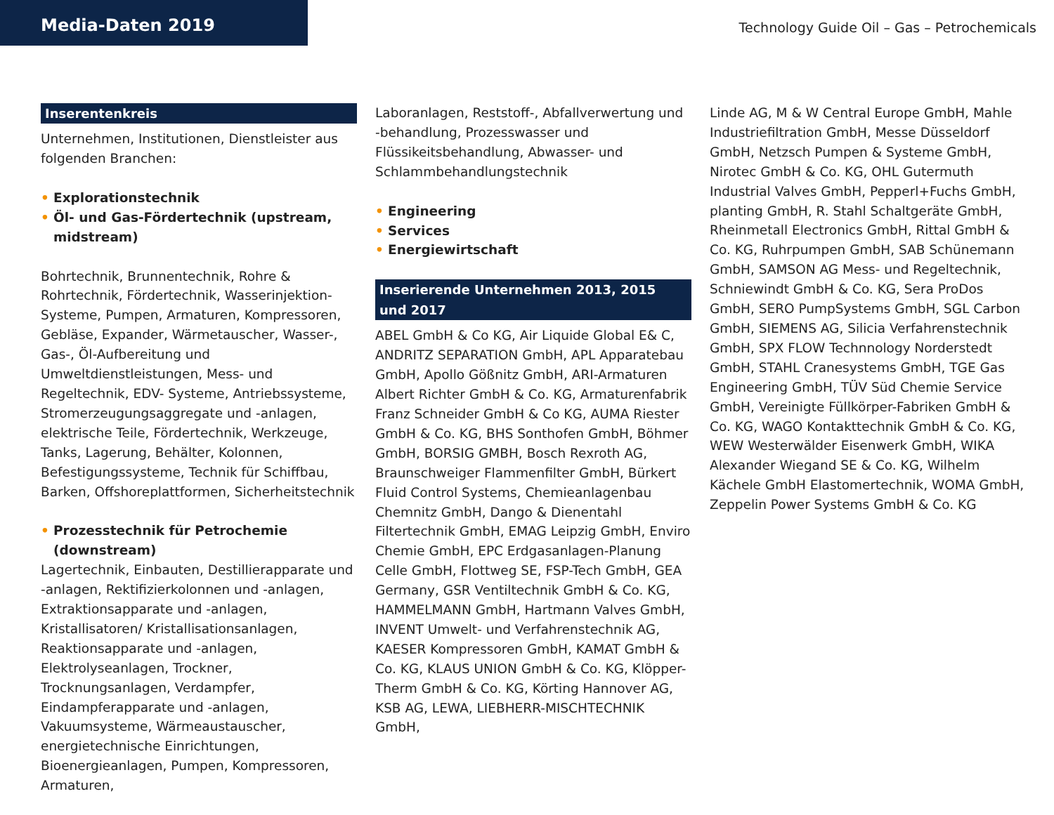Media-Daten 2019
Technology Guide Oil – Gas – Petrochemicals
Inserentenkreis
Unternehmen, Institutionen, Dienstleister aus folgenden Branchen:
• Explorationstechnik
• Öl- und Gas-Fördertechnik (upstream, midstream)
Bohrtechnik, Brunnentechnik, Rohre & Rohrtechnik, Fördertechnik, Wasserinjektion- Systeme, Pumpen, Armaturen, Kompressoren, Gebläse, Expander, Wärmetauscher, Wasser-, Gas-, Öl-Aufbereitung und Umweltdienstleistungen, Mess- und Regeltechnik, EDV- Systeme, Antriebssysteme, Stromerzeugungsaggregate und -anlagen, elektrische Teile, Fördertechnik, Werkzeuge, Tanks, Lagerung, Behälter, Kolonnen, Befestigungssysteme, Technik für Schiffbau, Barken, Offshoreplattformen, Sicherheitstechnik
• Prozesstechnik für Petrochemie (downstream)
Lagertechnik, Einbauten, Destillierapparate und -anlagen, Rektifizierkolonnen und -anlagen, Extraktionsapparate und -anlagen, Kristallisatoren/ Kristallisationsanlagen, Reaktionsapparate und -anlagen, Elektrolyseanlagen, Trockner, Trocknungsanlagen, Verdampfer, Eindampferapparate und -anlagen, Vakuumsysteme, Wärmeaustauscher, energietechnische Einrichtungen, Bioenergieanlagen, Pumpen, Kompressoren, Armaturen,
Laboranlagen, Reststoff-, Abfallverwertung und -behandlung, Prozesswasser und Flüssikeitsbehandlung, Abwasser- und Schlammbehandlungstechnik
• Engineering
• Services
• Energiewirtschaft
Inserierende Unternehmen 2013, 2015 und 2017
ABEL GmbH & Co KG, Air Liquide Global E& C, ANDRITZ SEPARATION GmbH, APL Apparatebau GmbH, Apollo Gößnitz GmbH, ARI-Armaturen Albert Richter GmbH & Co. KG, Armaturenfabrik Franz Schneider GmbH & Co KG, AUMA Riester GmbH & Co. KG, BHS Sonthofen GmbH, Böhmer GmbH, BORSIG GMBH, Bosch Rexroth AG, Braunschweiger Flammenfilter GmbH, Bürkert Fluid Control Systems, Chemieanlagenbau Chemnitz GmbH, Dango & Dienentahl Filtertechnik GmbH, EMAG Leipzig GmbH, Enviro Chemie GmbH, EPC Erdgasanlagen-Planung Celle GmbH, Flottweg SE, FSP-Tech GmbH, GEA Germany, GSR Ventiltechnik GmbH & Co. KG, HAMMELMANN GmbH, Hartmann Valves GmbH, INVENT Umwelt- und Verfahrenstechnik AG, KAESER Kompressoren GmbH, KAMAT GmbH & Co. KG, KLAUS UNION GmbH & Co. KG, Klöpper-Therm GmbH & Co. KG, Körting Hannover AG, KSB AG, LEWA, LIEBHERR-MISCHTECHNIK GmbH,
Linde AG, M & W Central Europe GmbH, Mahle Industriefiltration GmbH, Messe Düsseldorf GmbH, Netzsch Pumpen & Systeme GmbH, Nirotec GmbH & Co. KG, OHL Gutermuth Industrial Valves GmbH, Pepperl+Fuchs GmbH, planting GmbH, R. Stahl Schaltgeräte GmbH, Rheinmetall Electronics GmbH, Rittal GmbH & Co. KG, Ruhrpumpen GmbH, SAB Schünemann GmbH, SAMSON AG Mess- und Regeltechnik, Schniewindt GmbH & Co. KG, Sera ProDos GmbH, SERO PumpSystems GmbH, SGL Carbon GmbH, SIEMENS AG, Silicia Verfahrenstechnik GmbH, SPX FLOW Technnology Norderstedt GmbH, STAHL Cranesystems GmbH, TGE Gas Engineering GmbH, TÜV Süd Chemie Service GmbH, Vereinigte Füllkörper-Fabriken GmbH & Co. KG, WAGO Kontakttechnik GmbH & Co. KG, WEW Westerwälder Eisenwerk GmbH, WIKA Alexander Wiegand SE & Co. KG, Wilhelm Kächele GmbH Elastomertechnik, WOMA GmbH, Zeppelin Power Systems GmbH & Co. KG